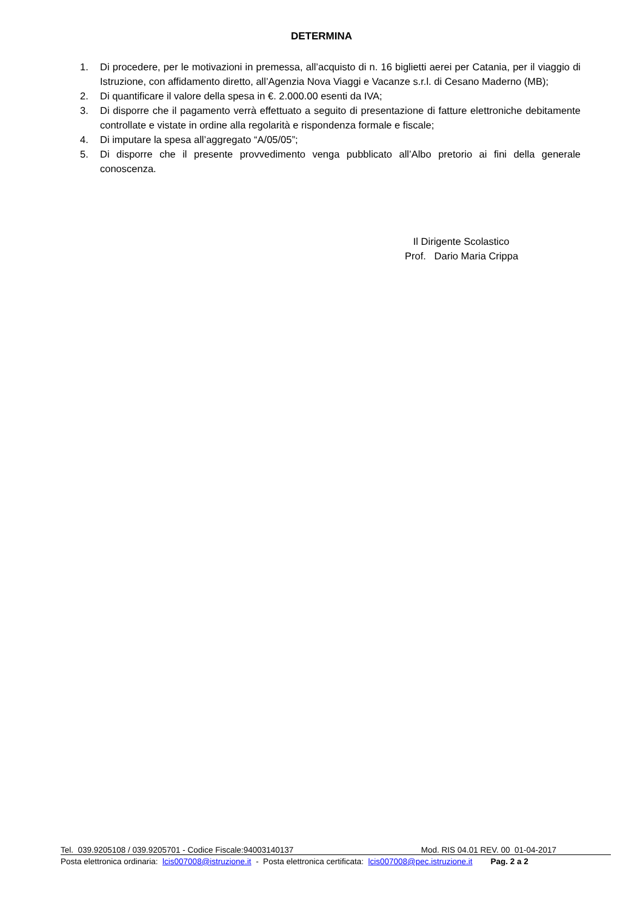DETERMINA
1. Di procedere, per le motivazioni in premessa, all’acquisto di n. 16 biglietti aerei per Catania, per il viaggio di Istruzione, con affidamento diretto, all’Agenzia Nova Viaggi e Vacanze s.r.l. di Cesano Maderno (MB);
2. Di quantificare il valore della spesa in €. 2.000.00 esenti da IVA;
3. Di disporre che il pagamento verrà effettuato a seguito di presentazione di fatture elettroniche debitamente controllate e vistate in ordine alla regolarità e rispondenza formale e fiscale;
4. Di imputare la spesa all’aggregato “A/05/05”;
5. Di disporre che il presente provvedimento venga pubblicato all’Albo pretorio ai fini della generale conoscenza.
Il Dirigente Scolastico
Prof. Dario Maria Crippa
Tel. 039.9205108 / 039.9205701 - Codice Fiscale:94003140137 Mod. RIS 04.01 REV. 00 01-04-2017
Posta elettronica ordinaria: lcis007008@istruzione.it - Posta elettronica certificata: lcis007008@pec.istruzione.it Pag. 2 a 2